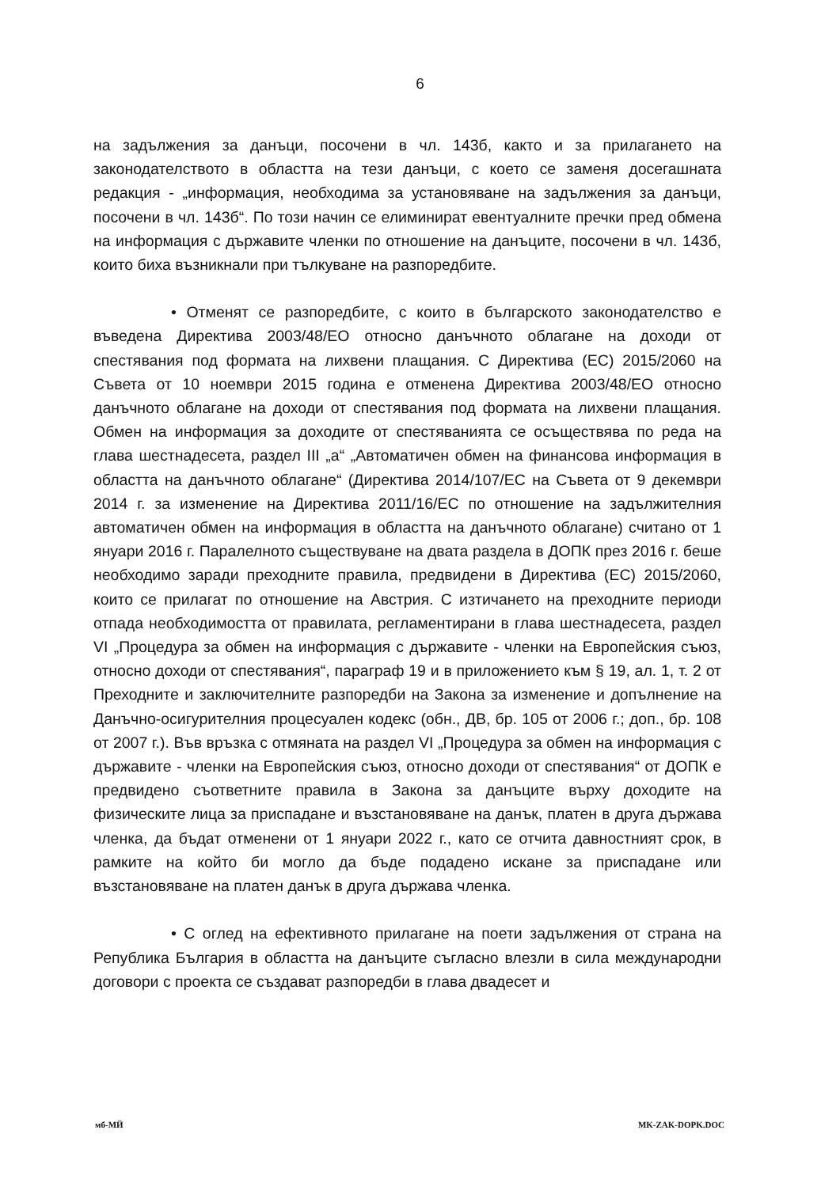6
на задължения за данъци, посочени в чл. 143б, както и за прилагането на законодателството в областта на тези данъци, с което се заменя досегашната редакция - „информация, необходима за установяване на задължения за данъци, посочени в чл. 143б“. По този начин се елиминират евентуалните пречки пред обмена на информация с държавите членки по отношение на данъците, посочени в чл. 143б, които биха възникнали при тълкуване на разпоредбите.
• Отменят се разпоредбите, с които в българското законодателство е въведена Директива 2003/48/ЕО относно данъчното облагане на доходи от спестявания под формата на лихвени плащания. С Директива (ЕС) 2015/2060 на Съвета от 10 ноември 2015 година е отменена Директива 2003/48/ЕО относно данъчното облагане на доходи от спестявания под формата на лихвени плащания. Обмен на информация за доходите от спестяванията се осъществява по реда на глава шестнадесета, раздел III „а“ „Автоматичен обмен на финансова информация в областта на данъчното облагане“ (Директива 2014/107/ЕС на Съвета от 9 декември 2014 г. за изменение на Директива 2011/16/ЕС по отношение на задължителния автоматичен обмен на информация в областта на данъчното облагане) считано от 1 януари 2016 г. Паралелното съществуване на двата раздела в ДОПК през 2016 г. беше необходимо заради преходните правила, предвидени в Директива (ЕС) 2015/2060, които се прилагат по отношение на Австрия. С изтичането на преходните периоди отпада необходимостта от правилата, регламентирани в глава шестнадесета, раздел VI „Процедура за обмен на информация с държавите - членки на Европейския съюз, относно доходи от спестявания“, параграф 19 и в приложението към § 19, ал. 1, т. 2 от Преходните и заключителните разпоредби на Закона за изменение и допълнение на Данъчно-осигурителния процесуален кодекс (обн., ДВ, бр. 105 от 2006 г.; доп., бр. 108 от 2007 г.). Във връзка с отмяната на раздел VI „Процедура за обмен на информация с държавите - членки на Европейския съюз, относно доходи от спестявания“ от ДОПК е предвидено съответните правила в Закона за данъците върху доходите на физическите лица за приспадане и възстановяване на данък, платен в друга държава членка, да бъдат отменени от 1 януари 2022 г., като се отчита давностният срок, в рамките на който би могло да бъде подадено искане за приспадане или възстановяване на платен данък в друга държава членка.
• С оглед на ефективното прилагане на поети задължения от страна на Република България в областта на данъците съгласно влезли в сила международни договори с проекта се създават разпоредби в глава двадесет и
мб-МЙ MK-ZAK-DOPK.DOC